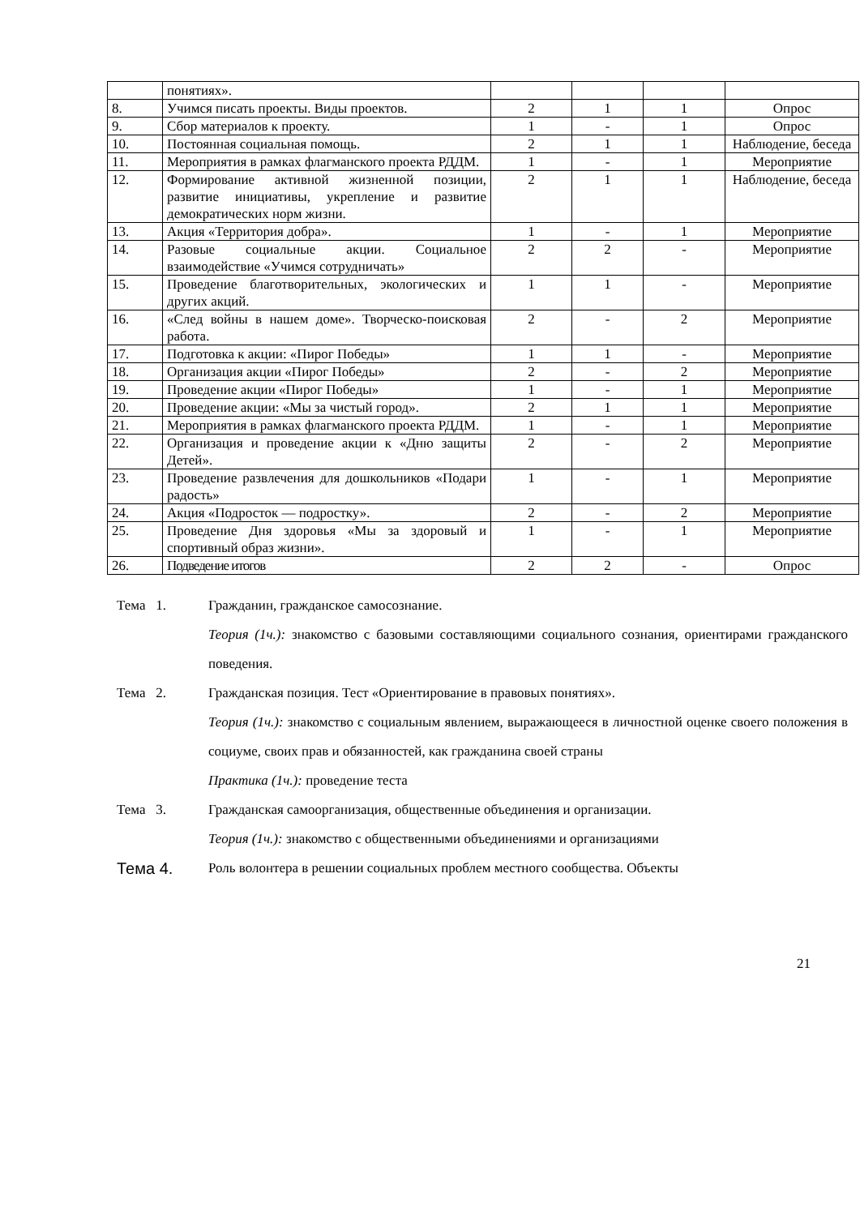| | понятиях». | | | | |
| 8. | Учимся писать проекты. Виды проектов. | 2 | 1 | 1 | Опрос |
| 9. | Сбор материалов к проекту. | 1 | - | 1 | Опрос |
| 10. | Постоянная социальная помощь. | 2 | 1 | 1 | Наблюдение, беседа |
| 11. | Мероприятия в рамках флагманского проекта РДДМ. | 1 | - | 1 | Мероприятие |
| 12. | Формирование активной жизненной позиции, развитие инициативы, укрепление и развитие демократических норм жизни. | 2 | 1 | 1 | Наблюдение, беседа |
| 13. | Акция «Территория добра». | 1 | - | 1 | Мероприятие |
| 14. | Разовые социальные акции. Социальное взаимодействие «Учимся сотрудничать» | 2 | 2 | - | Мероприятие |
| 15. | Проведение благотворительных, экологических и других акций. | 1 | 1 | - | Мероприятие |
| 16. | «След войны в нашем доме». Творческо-поисковая работа. | 2 | - | 2 | Мероприятие |
| 17. | Подготовка к акции: «Пирог Победы» | 1 | 1 | - | Мероприятие |
| 18. | Организация акции «Пирог Победы» | 2 | - | 2 | Мероприятие |
| 19. | Проведение акции «Пирог Победы» | 1 | - | 1 | Мероприятие |
| 20. | Проведение акции: «Мы за чистый город». | 2 | 1 | 1 | Мероприятие |
| 21. | Мероприятия в рамках флагманского проекта РДДМ. | 1 | - | 1 | Мероприятие |
| 22. | Организация и проведение акции к «Дню защиты Детей». | 2 | - | 2 | Мероприятие |
| 23. | Проведение развлечения для дошкольников «Подари радость» | 1 | - | 1 | Мероприятие |
| 24. | Акция «Подросток — подростку». | 2 | - | 2 | Мероприятие |
| 25. | Проведение Дня здоровья «Мы за здоровый и спортивный образ жизни». | 1 | - | 1 | Мероприятие |
| 26. | Подведение итогов | 2 | 2 | - | Опрос |
Тема 1. Гражданин, гражданское самосознание.
Теория (1ч.): знакомство с базовыми составляющими социального сознания, ориентирами гражданского поведения.
Тема 2. Гражданская позиция. Тест «Ориентирование в правовых понятиях».
Теория (1ч.): знакомство с социальным явлением, выражающееся в личностной оценке своего положения в социуме, своих прав и обязанностей, как гражданина своей страны
Практика (1ч.): проведение теста
Тема 3. Гражданская самоорганизация, общественные объединения и организации.
Теория (1ч.): знакомство с общественными объединениями и организациями
Тема 4.
Роль волонтера в решении социальных проблем местного сообщества. Объекты
21